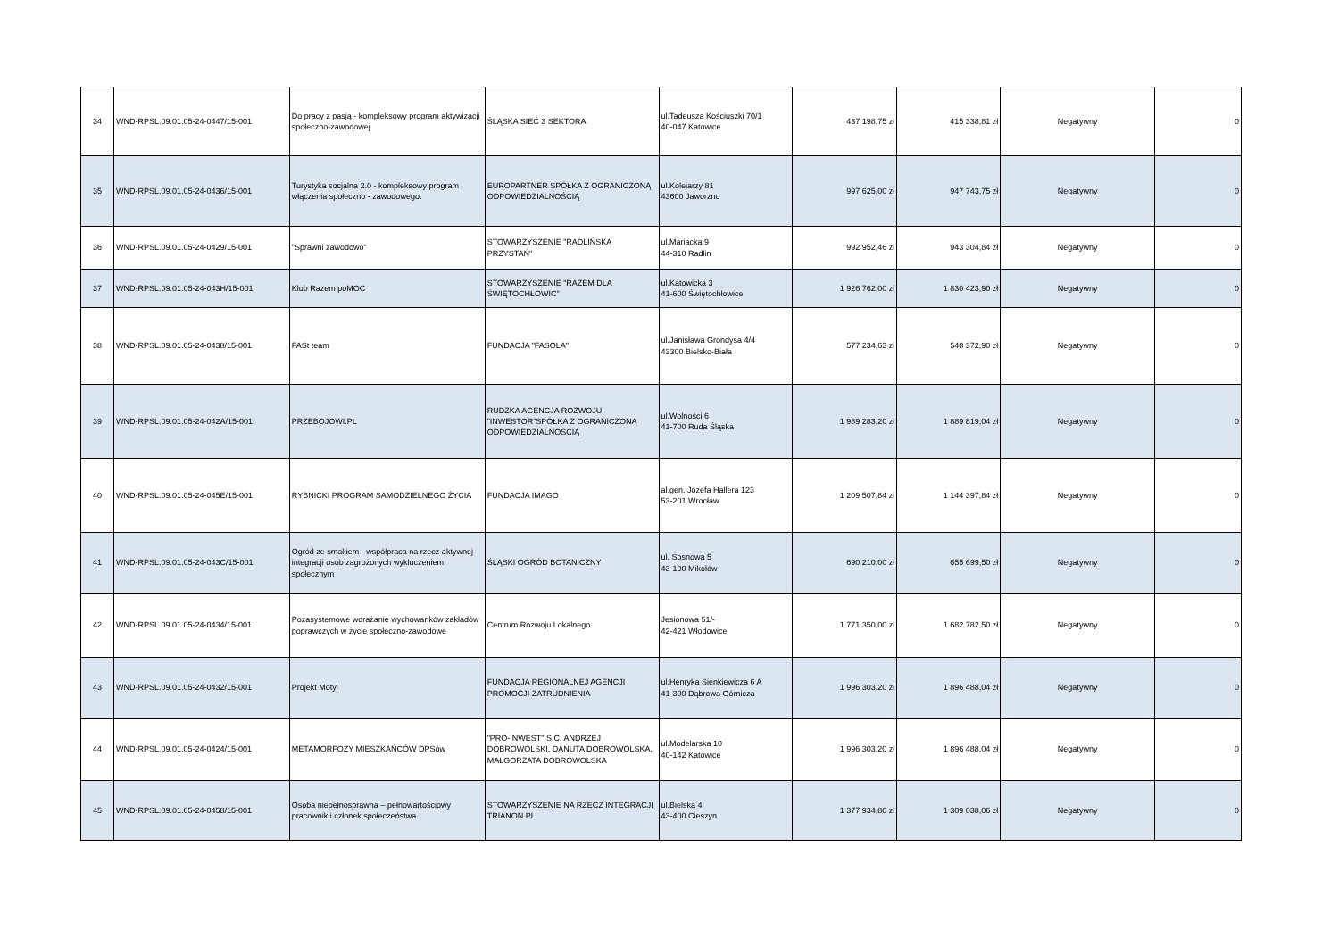| 34 | WND-RPSL.09.01.05-24-0447/15-001 | Do pracy z pasją - kompleksowy program aktywizacji społeczno-zawodowej | ŚLĄSKA SIEĆ 3 SEKTORA | ul.Tadeusza Kościuszki 70/1 40-047 Katowice | 437 198,75 zł | 415 338,81 zł | Negatywny | 0 |
| 35 | WND-RPSL.09.01.05-24-0436/15-001 | Turystyka socjalna 2.0 - kompleksowy program włączenia społeczno - zawodowego. | EUROPARTNER SPÓŁKA Z OGRANICZONĄ ODPOWIEDZIALNOŚCIĄ | ul.Kolejarzy 81 43600 Jaworzno | 997 625,00 zł | 947 743,75 zł | Negatywny | 0 |
| 36 | WND-RPSL.09.01.05-24-0429/15-001 | "Sprawni zawodowo" | STOWARZYSZENIE "RADLIŃSKA PRZYSTAŃ" | ul.Mariacka 9 44-310 Radlin | 992 952,46 zł | 943 304,84 zł | Negatywny | 0 |
| 37 | WND-RPSL.09.01.05-24-043H/15-001 | Klub Razem poMOC | STOWARZYSZENIE "RAZEM DLA ŚWIĘTOCHŁOWIC" | ul.Katowicka 3 41-600 Świętochłowice | 1 926 762,00 zł | 1 830 423,90 zł | Negatywny | 0 |
| 38 | WND-RPSL.09.01.05-24-0438/15-001 | FASt team | FUNDACJA "FASOLA" | ul.Janisława Grondysa 4/4 43300 Bielsko-Biała | 577 234,63 zł | 548 372,90 zł | Negatywny | 0 |
| 39 | WND-RPSL.09.01.05-24-042A/15-001 | PRZEBOJOWI.PL | RUDZKA AGENCJA ROZWOJU "INWESTOR"SPÓŁKA Z OGRANICZONĄ ODPOWIEDZIALNOŚCIĄ | ul.Wolności 6 41-700 Ruda Śląska | 1 989 283,20 zł | 1 889 819,04 zł | Negatywny | 0 |
| 40 | WND-RPSL.09.01.05-24-045E/15-001 | RYBNICKI PROGRAM SAMODZIELNEGO ŻYCIA | FUNDACJA IMAGO | al.gen. Józefa Hallera 123 53-201 Wrocław | 1 209 507,84 zł | 1 144 397,84 zł | Negatywny | 0 |
| 41 | WND-RPSL.09.01.05-24-043C/15-001 | Ogród ze smakiem - współpraca na rzecz aktywnej integracji osób zagrożonych wykluczeniem społecznym | ŚLĄSKI OGRÓD BOTANICZNY | ul. Sosnowa 5 43-190 Mikołów | 690 210,00 zł | 655 699,50 zł | Negatywny | 0 |
| 42 | WND-RPSL.09.01.05-24-0434/15-001 | Pozasystemowe wdrażanie wychowanków zakładów poprawczych w życie społeczno-zawodowe | Centrum Rozwoju Lokalnego | Jesionowa 51/- 42-421 Włodowice | 1 771 350,00 zł | 1 682 782,50 zł | Negatywny | 0 |
| 43 | WND-RPSL.09.01.05-24-0432/15-001 | Projekt Motyl | FUNDACJA REGIONALNEJ AGENCJI PROMOCJI ZATRUDNIENIA | ul.Henryka Sienkiewicza 6 A 41-300 Dąbrowa Górnicza | 1 996 303,20 zł | 1 896 488,04 zł | Negatywny | 0 |
| 44 | WND-RPSL.09.01.05-24-0424/15-001 | METAMORFOZY MIESZKAŃCÓW DPSów | "PRO-INWEST" S.C. ANDRZEJ DOBROWOLSKI, DANUTA DOBROWOLSKA, MAŁGORZATA DOBROWOLSKA | ul.Modelarska 10 40-142 Katowice | 1 996 303,20 zł | 1 896 488,04 zł | Negatywny | 0 |
| 45 | WND-RPSL.09.01.05-24-0458/15-001 | Osoba niepełnosprawna – pełnowartościowy pracownik i członek społeczeństwa. | STOWARZYSZENIE NA RZECZ INTEGRACJI TRIANON PL | ul.Bielska 4 43-400 Cieszyn | 1 377 934,80 zł | 1 309 038,06 zł | Negatywny | 0 |